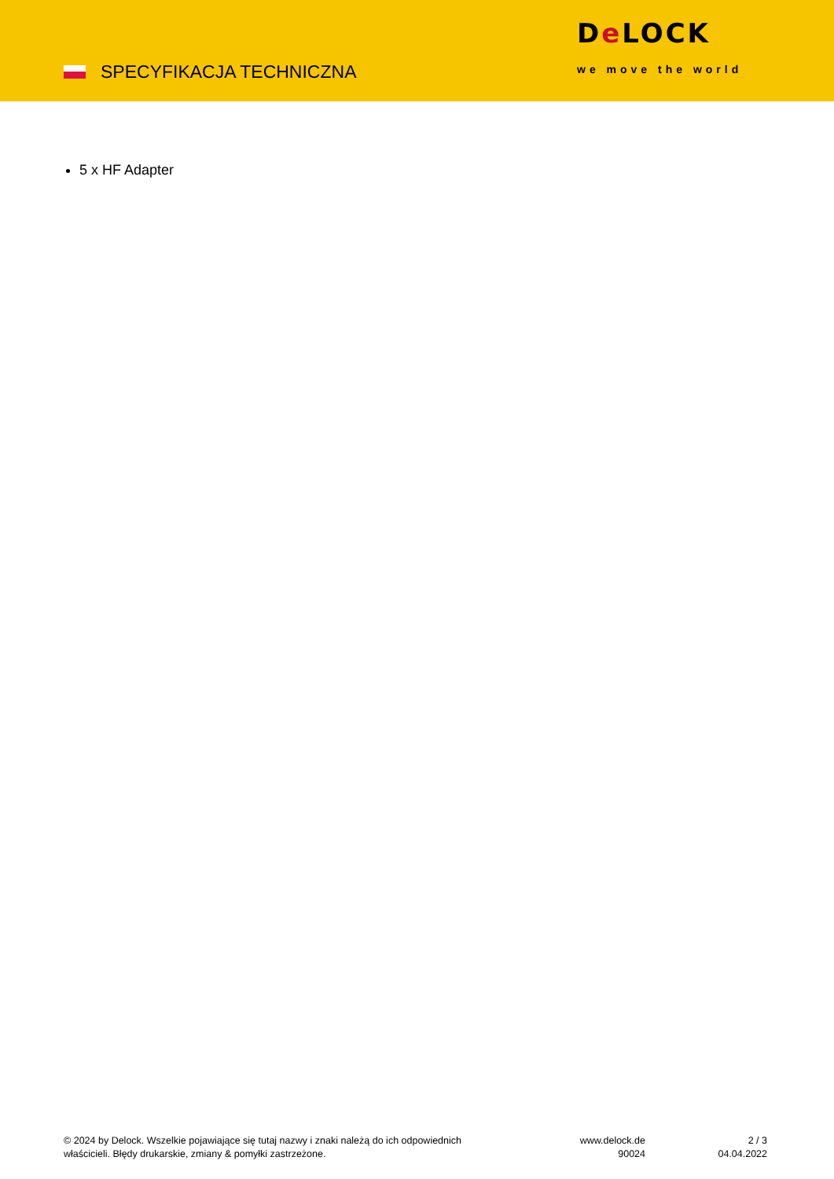SPECYFIKACJA TECHNICZNA
De LOCK
we move the world
5 x HF Adapter
© 2024 by Delock. Wszelkie pojawiające się tutaj nazwy i znaki należą do ich odpowiednich
właścicieli. Błędy drukarskie, zmiany & pomyłki zastrzeżone.
www.delock.de
90024
2 / 3
04.04.2022